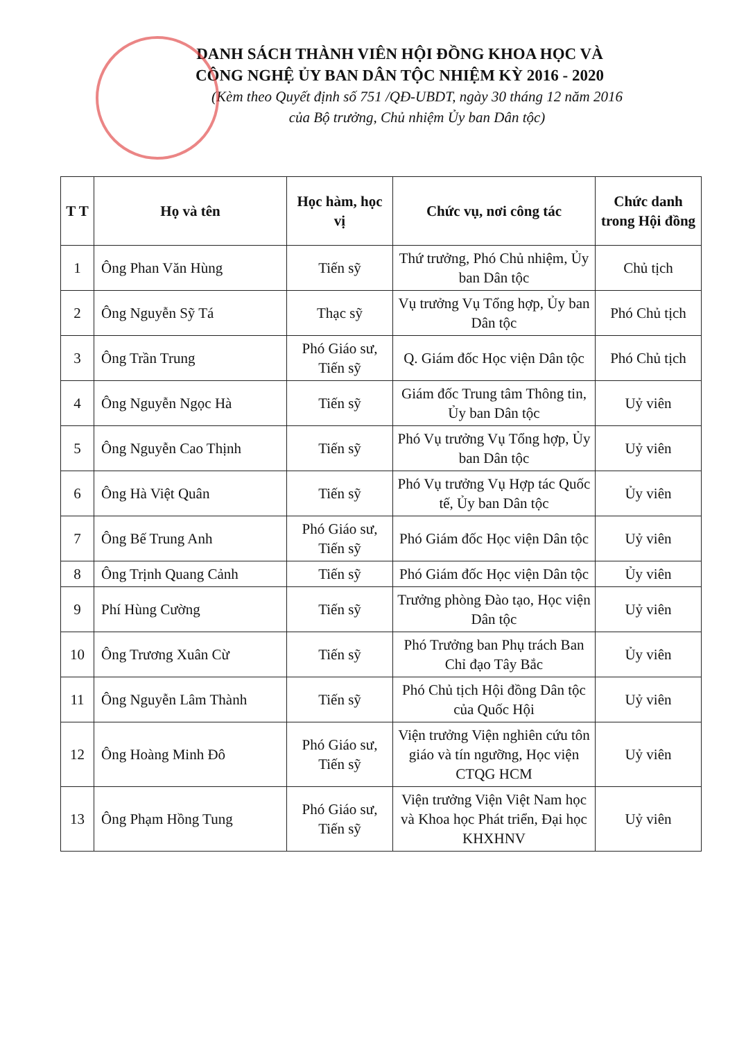DANH SÁCH THÀNH VIÊN HỘI ĐỒNG KHOA HỌC VÀ
CÔNG NGHỆ ỦY BAN DÂN TỘC NHIỆM KỲ 2016 - 2020
(Kèm theo Quyết định số 751 /QĐ-UBDT, ngày 30 tháng 12 năm 2016
của Bộ trưởng, Chủ nhiệm Ủy ban Dân tộc)
| T T | Họ và tên | Học hàm, học vị | Chức vụ, nơi công tác | Chức danh trong Hội đồng |
| --- | --- | --- | --- | --- |
| 1 | Ông Phan Văn Hùng | Tiến sỹ | Thứ trưởng, Phó Chủ nhiệm, Ủy ban Dân tộc | Chủ tịch |
| 2 | Ông Nguyễn Sỹ Tá | Thạc sỹ | Vụ trưởng Vụ Tổng hợp, Ủy ban Dân tộc | Phó Chủ tịch |
| 3 | Ông Trần Trung | Phó Giáo sư, Tiến sỹ | Q. Giám đốc Học viện Dân tộc | Phó Chủ tịch |
| 4 | Ông Nguyễn Ngọc Hà | Tiến sỹ | Giám đốc Trung tâm Thông tin, Ủy ban Dân tộc | Uỷ viên |
| 5 | Ông Nguyễn Cao Thịnh | Tiến sỹ | Phó Vụ trưởng Vụ Tổng hợp, Ủy ban Dân tộc | Uỷ viên |
| 6 | Ông Hà Việt Quân | Tiến sỹ | Phó Vụ trưởng Vụ Hợp tác Quốc tế, Ủy ban Dân tộc | Ủy viên |
| 7 | Ông Bế Trung Anh | Phó Giáo sư, Tiến sỹ | Phó Giám đốc Học viện Dân tộc | Uỷ viên |
| 8 | Ông Trịnh Quang Cảnh | Tiến sỹ | Phó Giám đốc Học viện Dân tộc | Ủy viên |
| 9 | Phí Hùng Cường | Tiến sỹ | Trưởng phòng Đào tạo, Học viện Dân tộc | Uỷ viên |
| 10 | Ông Trương Xuân Cừ | Tiến sỹ | Phó Trưởng ban Phụ trách Ban Chỉ đạo Tây Bắc | Ủy viên |
| 11 | Ông Nguyễn Lâm Thành | Tiến sỹ | Phó Chủ tịch Hội đồng Dân tộc của Quốc Hội | Uỷ viên |
| 12 | Ông Hoàng Minh Đô | Phó Giáo sư, Tiến sỹ | Viện trưởng Viện nghiên cứu tôn giáo và tín ngưỡng, Học viện CTQG HCM | Uỷ viên |
| 13 | Ông Phạm Hồng Tung | Phó Giáo sư, Tiến sỹ | Viện trưởng Viện Việt Nam học và Khoa học Phát triển, Đại học KHXHNV | Uỷ viên |